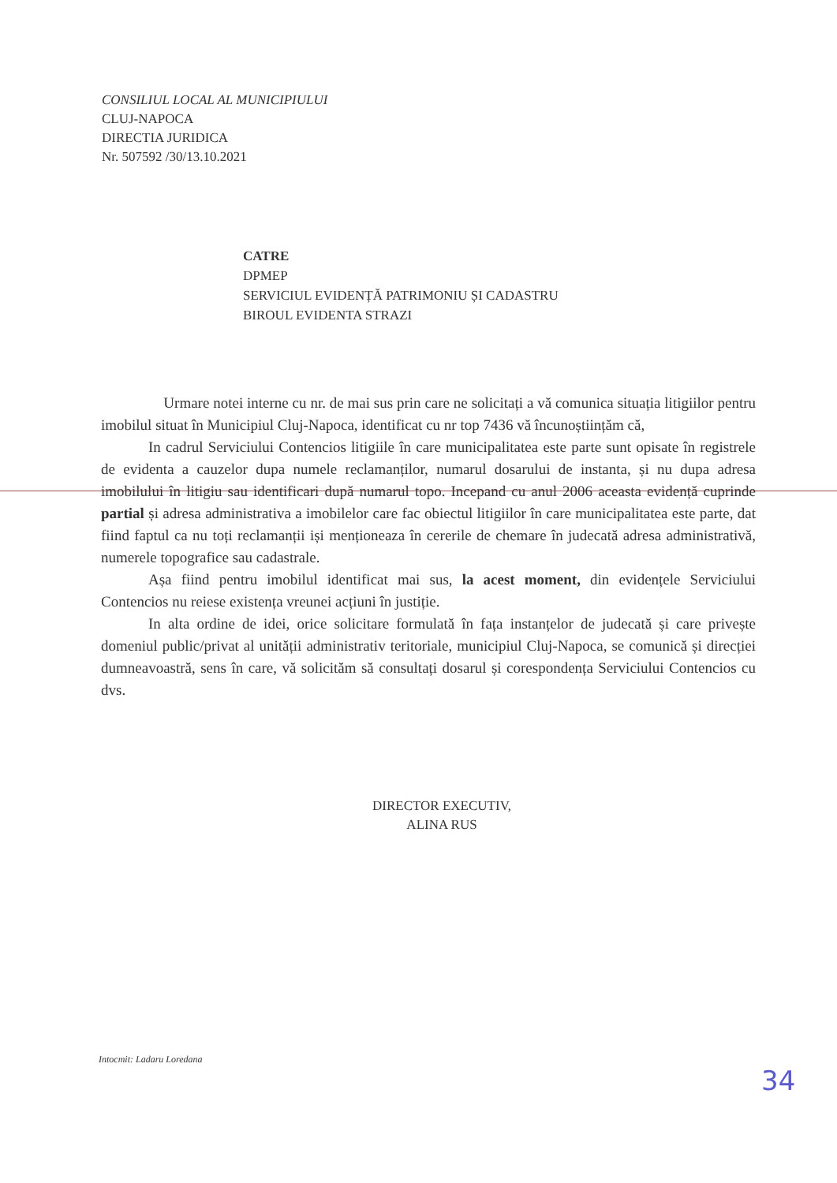CONSILIUL LOCAL AL MUNICIPIULUI
CLUJ-NAPOCA
DIRECTIA JURIDICA
Nr. 507592 /30/13.10.2021
CATRE
DPMEP
SERVICIUL EVIDENȚĂ PATRIMONIU ȘI CADASTRU
BIROUL EVIDENTA STRAZI
Urmare notei interne cu nr. de mai sus prin care ne solicitați a vă comunica situația litigiilor pentru imobilul situat în Municipiul Cluj-Napoca, identificat cu nr top 7436 vă încunoștiințăm că,
In cadrul Serviciului Contencios litigiile în care municipalitatea este parte sunt opisate în registrele de evidenta a cauzelor dupa numele reclamanților, numarul dosarului de instanta, și nu dupa adresa imobilului în litigiu sau identificari după numarul topo. Incepand cu anul 2006 aceasta evidență cuprinde partial și adresa administrativa a imobilelor care fac obiectul litigiilor în care municipalitatea este parte, dat fiind faptul ca nu toți reclamanții iși menționeaza în cererile de chemare în judecată adresa administrativă, numerele topografice sau cadastrale.
Așa fiind pentru imobilul identificat mai sus, la acest moment, din evidențele Serviciului Contencios nu reiese existența vreunei acțiuni în justiție.
In alta ordine de idei, orice solicitare formulată în fața instanțelor de judecată și care privește domeniul public/privat al unității administrativ teritoriale, municipiul Cluj-Napoca, se comunică și direcției dumneavoastră, sens în care, vă solicităm să consultați dosarul și corespondența Serviciului Contencios cu dvs.
DIRECTOR EXECUTIV,
ALINA RUS
Intocmit: Ladaru Loredana
34